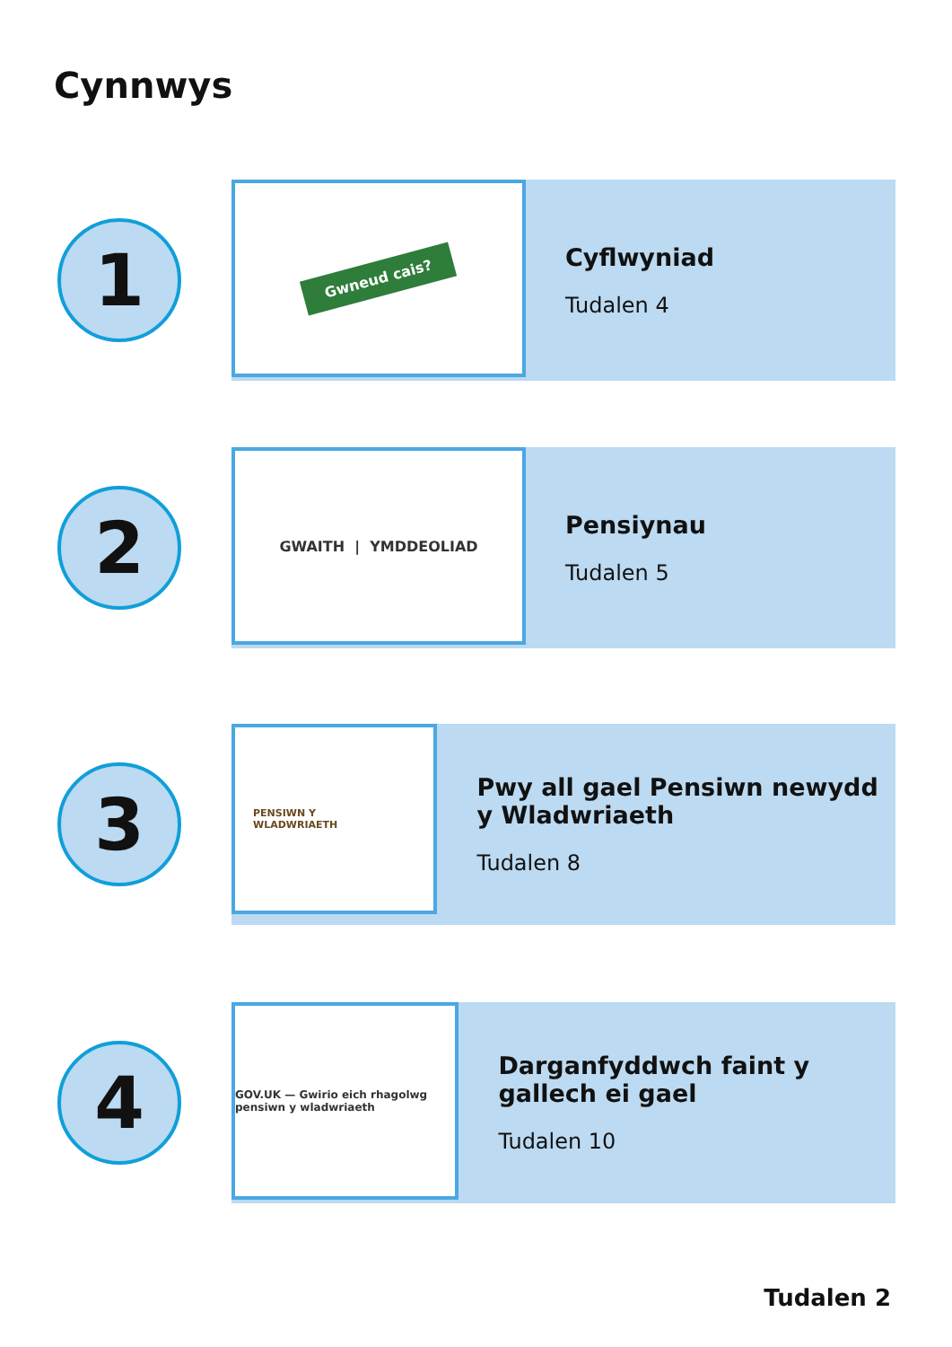Cynnwys
1
Gwneud cais?
Cyflwyniad
Tudalen 4
2
GWAITH | YMDDEOLIAD
Pensiynau
Tudalen 5
3
PENSIWN Y
WLADWRIAETH
Pwy all gael Pensiwn newydd y Wladwriaeth
Tudalen 8
4
GOV.UK — Gwirio eich rhagolwg pensiwn y wladwriaeth
Darganfyddwch faint y gallech ei gael
Tudalen 10
Tudalen 2